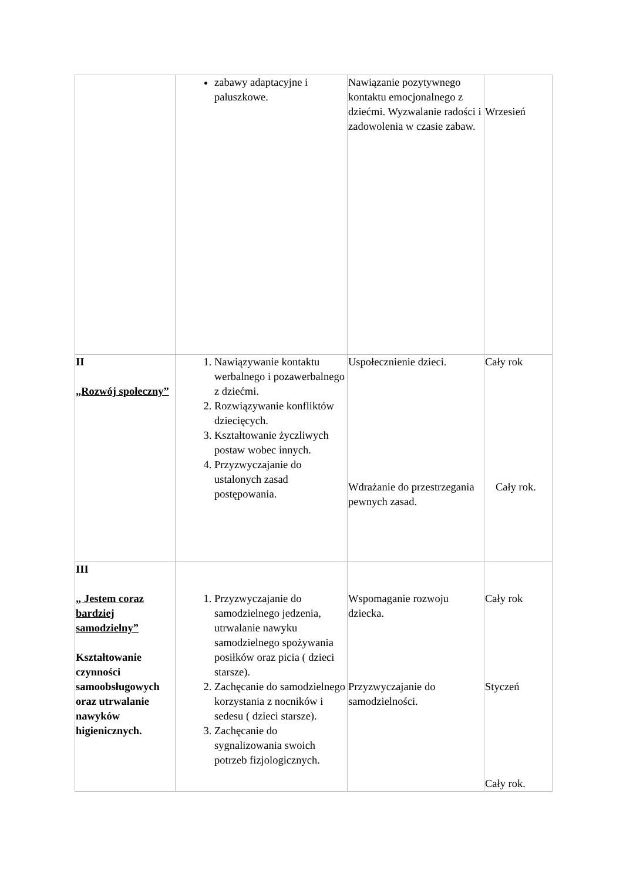| | zabawy adaptacyjne i paluszkowe. | Nawiązanie pozytywnego kontaktu emocjonalnego z dziećmi. Wyzwalanie radości i zadowolenia w czasie zabaw. | Wrzesień |
| II „Rozwój społeczny” | 1. Nawiązywanie kontaktu werbalnego i pozawerbalnego z dziećmi. 2. Rozwiązywanie konfliktów dziecięcych. 3. Kształtowanie życzliwych postaw wobec innych. 4. Przyzwyczajanie do ustalonych zasad postępowania. | Uspołecznienie dzieci. Wdrażanie do przestrzegania pewnych zasad. | Cały rok Cały rok. |
| III „ Jestem coraz bardziej samodzielny” Kształtowanie czynności samoobsługowych oraz utrwalanie nawyków higienicznych. | 1. Przyzwyczajanie do samodzielnego jedzenia, utrwalanie nawyku samodzielnego spożywania posiłków oraz picia ( dzieci starsze). 2. Zachęcanie do samodzielnego korzystania z nocników i sedesu ( dzieci starsze). 3. Zachęcanie do sygnalizowania swoich potrzeb fizjologicznych. | Wspomaganie rozwoju dziecka. Przyzwyczajanie do samodzielności. | Cały rok Styczeń Cały rok. |